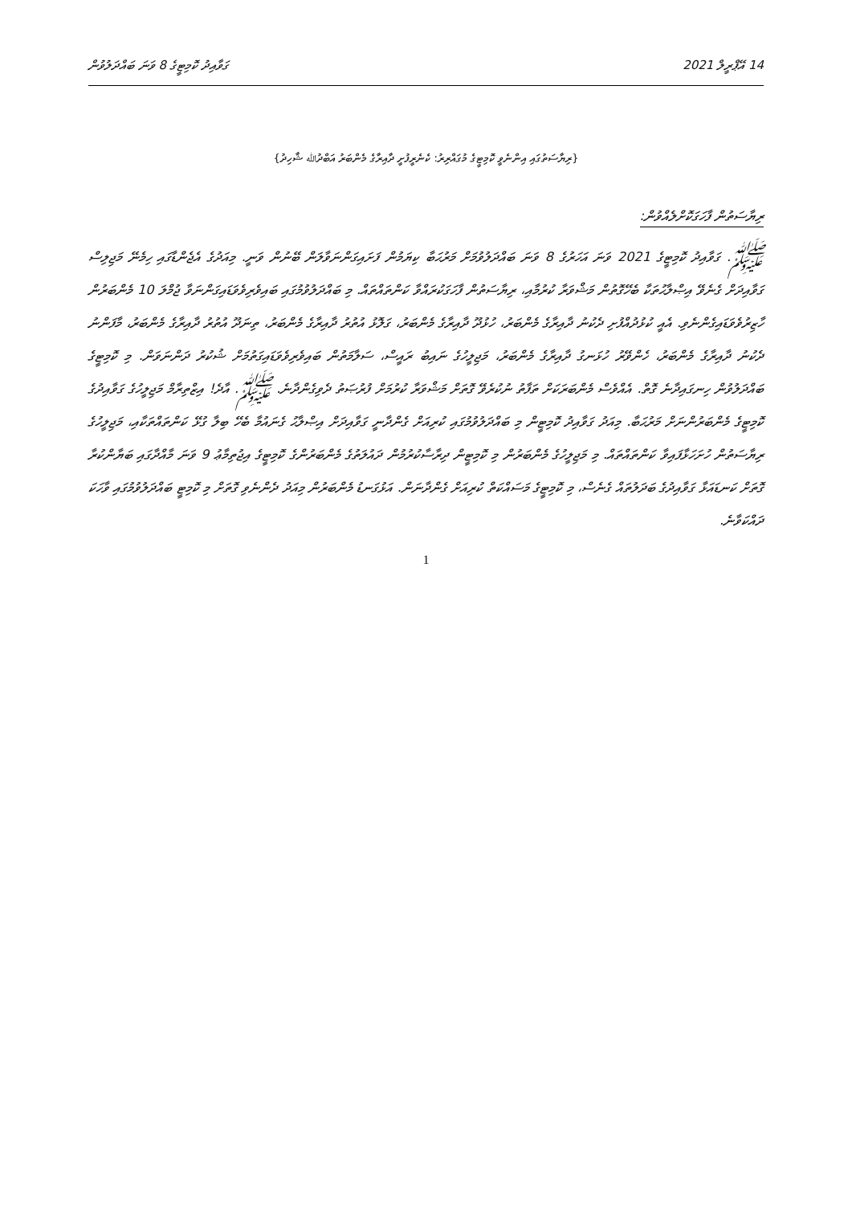ގަވާއިދު ކޮމިޓީގެ 8 ވަނަ ބައްދަލުވުން 14 އޭޕްރީލް 2021
{ރިޔާސަތުގައި އިންނެވީ ކޮމިޓީގެ މުގައްރިރު: ކެނެރީފުށީ ދާއިރާގެ މެންބަރު އަބްދުﷲ ޝާހިދު}
ރިޔާސަތުން ފާހަގަކޮށްލެއްވުން:
ﷺ. ގަވާއިދު ކޮމިޓީގެ 2021 ވަނަ އަހަރުގެ 8 ވަނަ ބައްދަލުވުމަށް މަރުޙަބާ ކިޔަމުން ފަށައިގަންނަވާލަން ބޭނުން ވަނީ. މިއަދުގެ އެޖެންޑާގައި ހިމެނޭ މަޖިލިސް ގަވާއިދަށް ގެނެވޭ އިޞްލާޙުތަކާ ބެހޭގޮތުން މަޝްވަރާ ކުރުމާއި، ރިޔާސަތުން ފާހަގަކުރައްވާ ކަންތައްތައް. މި ބައްދަލުވުމުގައި ބައިވެރިވެވަޑައިގަންނަވާ ޖުމްލަ 10 މެންބަރުން ހާޒިރުވެވަޑައިގެންނެވި. އެއީ ކުޅުދުއްފުށި ދެކުނު ދާއިރާގެ މެންބަރު، ހުޅުދޫ ދާއިރާގެ މެންބަރު، ގަލޮޅު އުތުރު ދާއިރާގެ މެންބަރު، ތިނަދޫ އުތުރު ދާއިރާގެ މެންބަރު، މާފަންނު ދެކުނު ދާއިރާގެ މެންބަރު، ހެންވޭރު ހުޅަނގު ދާއިރާގެ މެންބަރު، މަޖިލީހުގެ ނައިބު ރައީސް، ސަލާމަތުން ބައިވެރިވެވަޑައިގަތުމަށް ޝުކުރު ދަންނަވަން. މި ކޮމިޓީގެ ބައްދަލުވުން ހިނގައިދާނެ ގޮތް. އެއްވެސް މެންބަރަކަށް ތަފާތު ނުކުރެވޭ ގޮތަށް މަޝްވަރާ ކުރުމަށް ފުރުޞަތު ދެވިގެންދާނެ. ﷺ. އާދެ! އިޒްތިރާމް މަޖިލީހުގެ ގަވާއިދުގެ ކޮމިޓީގެ މެންބަރުންނަށް މަރުޙަބާ. މިއަދު ގަވާއިދު ކޮމިޓީން މި ބައްދަލުވުމުގައި ކުރިއަށް ގެންދާނީ ގަވާއިދަށް އިޞްލާޙު ގެނައުމާ ބެހޭ ބިލާ ގުޅޭ ކަންތައްތަކާއި، މަޖިލީހުގެ ރިޔާސަތުން ހުށަހަޅާފައިވާ ކަންތައްތައް. މި މަޖިލީހުގެ މެންބަރުން މި ކޮމިޓީން ދިރާސާކުރުމުން ދައުލަތުގެ މެންބަރުންގެ ކޮމިޓީގެ އިޖުތިމާޢު 9 ވަނަ މާއްދާގައި ބަޔާންކުރާ ގޮތަށް ކަނޑައަޅާ ގަވާއިދުގެ ބަދަލުތައް ގެނެސް، މި ކޮމިޓީގެ މަސައްކަތް ކުރިއަށް ގެންދާނަން. އަޅުގަނޑު މެންބަރުން މިއަދު ދެންނެވި ގޮތަށް މި ކޮމިޓީ ބައްދަލުވުމުގައި ވާހަކަ ދައްކަވާނެ.
1